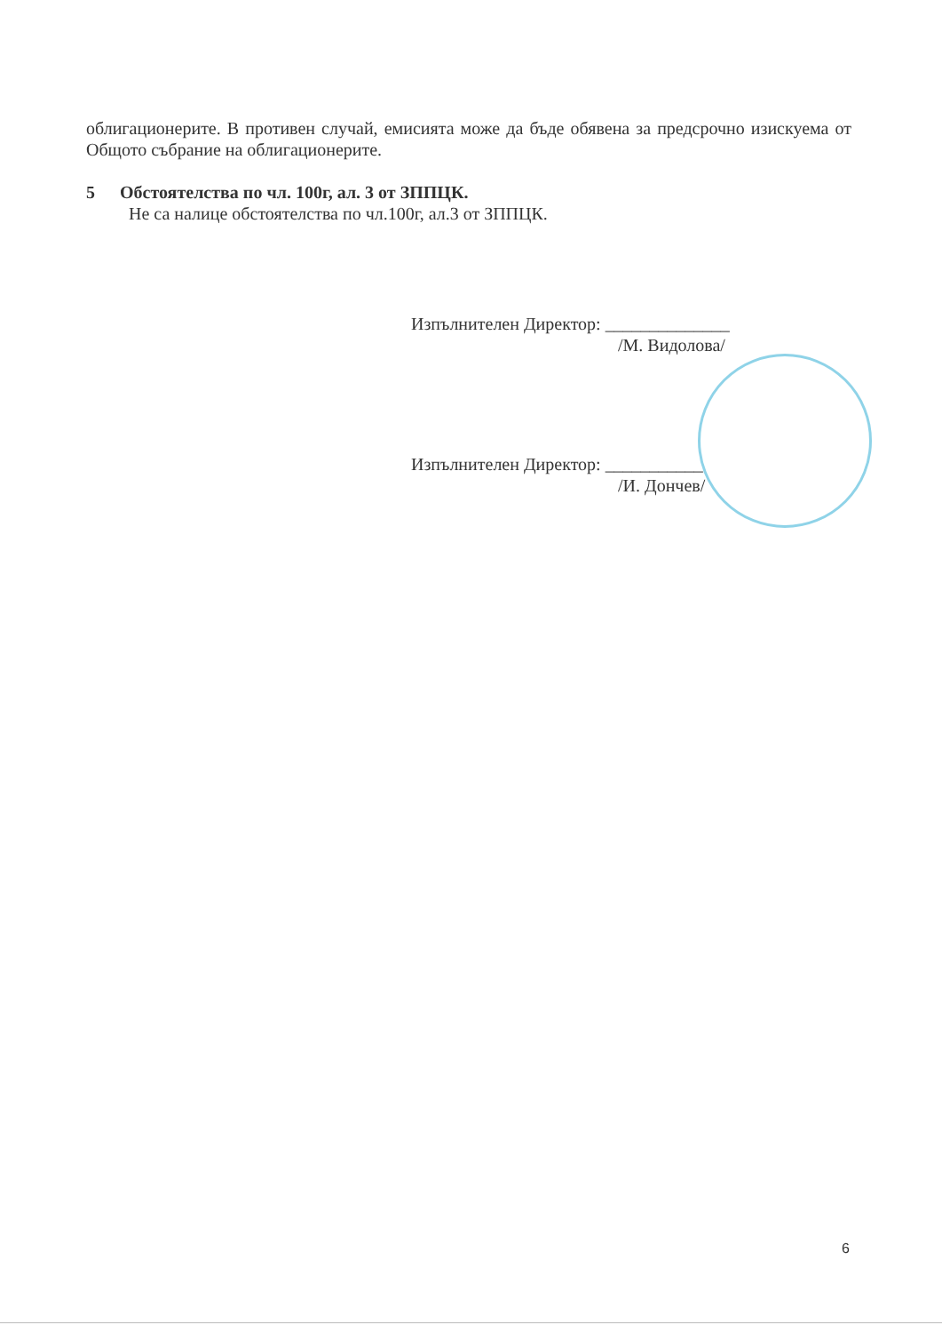облигационерите. В противен случай, емисията може да бъде обявена за предсрочно изискуема от Общото събрание на облигационерите.
5 Обстоятелства по чл. 100г, ал. 3 от ЗППЦК.
Не са налице обстоятелства по чл.100г, ал.3 от ЗППЦК.
Изпълнителен Директор: ______________
/М. Видолова/
Изпълнителен Директор: ___________
/И. Дончев/
6